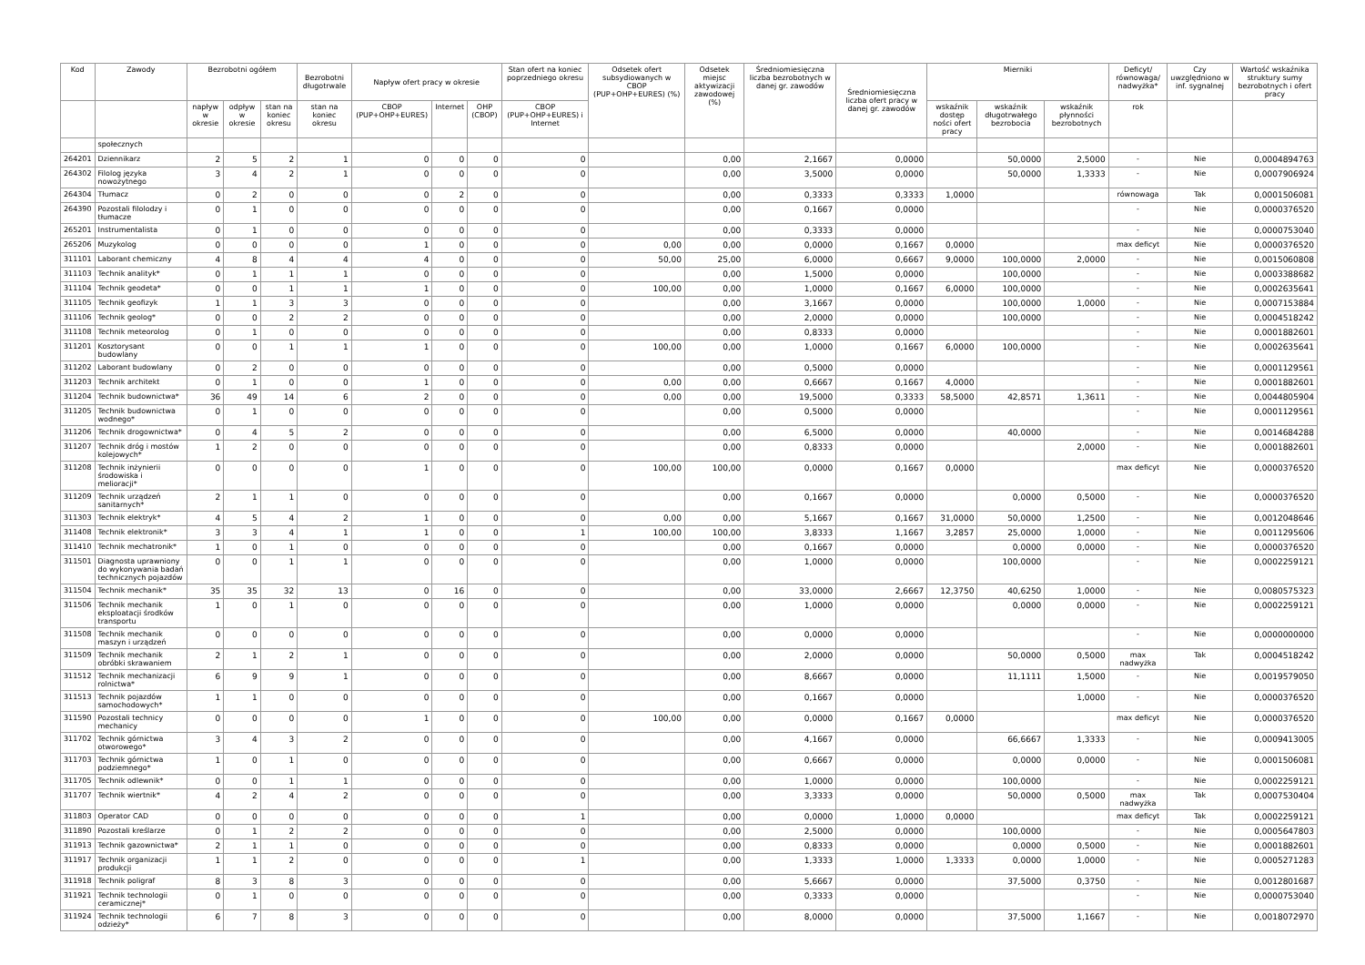| Kod | Zawody | Bezrobotni ogółem | | | Bezrobotni długotrwale | Napływ ofert pracy w okresie | | | Stan ofert na koniec poprzedniego okresu | Odsetek ofert subsydiowanych w CBOP (PUP+OHP+EURES) (%) | Odsetek miejsc aktywizacji zawodowej (%) | Średniomiesięczna liczba bezrobotnych w danej gr. zawodów | Średniomiesięczna liczba ofert pracy w danej gr. zawodów | Mierniki | | | Deficyt/ równowaga/ nadwyżka* | Czy uwzględniono w inf. sygnalnej | Wartość wskaźnika struktury sumy bezrobotnych i ofert pracy |
| --- | --- | --- | --- | --- | --- | --- | --- | --- | --- | --- | --- | --- | --- | --- | --- | --- | --- | --- | --- |
| | | napływ w okresie | odpływ w okresie | stan na koniec okresu | stan na koniec okresu | CBOP (PUP+OHP+EURES) | Internet | OHP (CBOP) | CBOP (PUP+OHP+EURES) i Internet | | | | | wskaźnik dostęp ności ofert pracy | wskaźnik długotrwałego bezrobocia | wskaźnik płynności bezrobotnych | rok | | |
| | społecznych | | | | | | | | | | | | | | | | | | |
| 264201 | Dziennikarz | 2 | 5 | 2 | 1 | 0 | 0 | 0 | 0 | | 0,00 | 2,1667 | 0,0000 | | 50,0000 | 2,5000 | - | Nie | 0,0004894763 |
| 264302 | Filolog języka nowożytnego | 3 | 4 | 2 | 1 | 0 | 0 | 0 | 0 | | 0,00 | 3,5000 | 0,0000 | | 50,0000 | 1,3333 | - | Nie | 0,0007906924 |
| 264304 | Tłumacz | 0 | 2 | 0 | 0 | 0 | 2 | 0 | 0 | | 0,00 | 0,3333 | 0,3333 | 1,0000 | | | równowaga | Tak | 0,0001506081 |
| 264390 | Pozostali filolodzy i tłumacze | 0 | 1 | 0 | 0 | 0 | 0 | 0 | 0 | | 0,00 | 0,1667 | 0,0000 | | | | - | Nie | 0,0000376520 |
| 265201 | Instrumentalista | 0 | 1 | 0 | 0 | 0 | 0 | 0 | 0 | | 0,00 | 0,3333 | 0,0000 | | | | - | Nie | 0,0000753040 |
| 265206 | Muzykolog | 0 | 0 | 0 | 0 | 1 | 0 | 0 | 0 | 0,00 | 0,00 | 0,0000 | 0,1667 | 0,0000 | | | max deficyt | Nie | 0,0000376520 |
| 311101 | Laborant chemiczny | 4 | 8 | 4 | 4 | 4 | 0 | 0 | 0 | 50,00 | 25,00 | 6,0000 | 0,6667 | 9,0000 | 100,0000 | 2,0000 | - | Nie | 0,0015060808 |
| 311103 | Technik analityk* | 0 | 1 | 1 | 1 | 0 | 0 | 0 | 0 | | 0,00 | 1,5000 | 0,0000 | | 100,0000 | | - | Nie | 0,0003388682 |
| 311104 | Technik geodeta* | 0 | 0 | 1 | 1 | 1 | 0 | 0 | 0 | 100,00 | 0,00 | 1,0000 | 0,1667 | 6,0000 | 100,0000 | | - | Nie | 0,0002635641 |
| 311105 | Technik geofizyk | 1 | 1 | 3 | 3 | 0 | 0 | 0 | 0 | | 0,00 | 3,1667 | 0,0000 | | 100,0000 | 1,0000 | - | Nie | 0,0007153884 |
| 311106 | Technik geolog* | 0 | 0 | 2 | 2 | 0 | 0 | 0 | 0 | | 0,00 | 2,0000 | 0,0000 | | 100,0000 | | - | Nie | 0,0004518242 |
| 311108 | Technik meteorolog | 0 | 1 | 0 | 0 | 0 | 0 | 0 | 0 | | 0,00 | 0,8333 | 0,0000 | | | | - | Nie | 0,0001882601 |
| 311201 | Kosztorysant budowlany | 0 | 0 | 1 | 1 | 1 | 0 | 0 | 0 | 100,00 | 0,00 | 1,0000 | 0,1667 | 6,0000 | 100,0000 | | - | Nie | 0,0002635641 |
| 311202 | Laborant budowlany | 0 | 2 | 0 | 0 | 0 | 0 | 0 | 0 | | 0,00 | 0,5000 | 0,0000 | | | | - | Nie | 0,0001129561 |
| 311203 | Technik architekt | 0 | 1 | 0 | 0 | 1 | 0 | 0 | 0 | 0,00 | 0,00 | 0,6667 | 0,1667 | 4,0000 | | | - | Nie | 0,0001882601 |
| 311204 | Technik budownictwa* | 36 | 49 | 14 | 6 | 2 | 0 | 0 | 0 | 0,00 | 0,00 | 19,5000 | 0,3333 | 58,5000 | 42,8571 | 1,3611 | - | Nie | 0,0044805904 |
| 311205 | Technik budownictwa wodnego* | 0 | 1 | 0 | 0 | 0 | 0 | 0 | 0 | | 0,00 | 0,5000 | 0,0000 | | | | - | Nie | 0,0001129561 |
| 311206 | Technik drogownictwa* | 0 | 4 | 5 | 2 | 0 | 0 | 0 | 0 | | 0,00 | 6,5000 | 0,0000 | | 40,0000 | | - | Nie | 0,0014684288 |
| 311207 | Technik dróg i mostów kolejowych* | 1 | 2 | 0 | 0 | 0 | 0 | 0 | 0 | | 0,00 | 0,8333 | 0,0000 | | | 2,0000 | - | Nie | 0,0001882601 |
| 311208 | Technik inżynierii środowiska i melioracji* | 0 | 0 | 0 | 0 | 1 | 0 | 0 | 0 | 100,00 | 100,00 | 0,0000 | 0,1667 | 0,0000 | | | max deficyt | Nie | 0,0000376520 |
| 311209 | Technik urządzeń sanitarnych* | 2 | 1 | 1 | 0 | 0 | 0 | 0 | 0 | | 0,00 | 0,1667 | 0,0000 | | 0,0000 | 0,5000 | - | Nie | 0,0000376520 |
| 311303 | Technik elektryk* | 4 | 5 | 4 | 2 | 1 | 0 | 0 | 0 | 0,00 | 0,00 | 5,1667 | 0,1667 | 31,0000 | 50,0000 | 1,2500 | - | Nie | 0,0012048646 |
| 311408 | Technik elektronik* | 3 | 3 | 4 | 1 | 1 | 0 | 0 | 1 | 100,00 | 100,00 | 3,8333 | 1,1667 | 3,2857 | 25,0000 | 1,0000 | - | Nie | 0,0011295606 |
| 311410 | Technik mechatronik* | 1 | 0 | 1 | 0 | 0 | 0 | 0 | 0 | | 0,00 | 0,1667 | 0,0000 | | 0,0000 | 0,0000 | - | Nie | 0,0000376520 |
| 311501 | Diagnosta uprawniony do wykonywania badań technicznych pojazdów | 0 | 0 | 1 | 1 | 0 | 0 | 0 | 0 | | 0,00 | 1,0000 | 0,0000 | | 100,0000 | | - | Nie | 0,0002259121 |
| 311504 | Technik mechanik* | 35 | 35 | 32 | 13 | 0 | 16 | 0 | 0 | | 0,00 | 33,0000 | 2,6667 | 12,3750 | 40,6250 | 1,0000 | - | Nie | 0,0080575323 |
| 311506 | Technik mechanik eksploatacji środków transportu | 1 | 0 | 1 | 0 | 0 | 0 | 0 | 0 | | 0,00 | 1,0000 | 0,0000 | | 0,0000 | 0,0000 | - | Nie | 0,0002259121 |
| 311508 | Technik mechanik maszyn i urządzeń | 0 | 0 | 0 | 0 | 0 | 0 | 0 | 0 | | 0,00 | 0,0000 | 0,0000 | | | | - | Nie | 0,0000000000 |
| 311509 | Technik mechanik obróbki skrawaniem | 2 | 1 | 2 | 1 | 0 | 0 | 0 | 0 | | 0,00 | 2,0000 | 0,0000 | | 50,0000 | 0,5000 | max nadwyżka | Tak | 0,0004518242 |
| 311512 | Technik mechanizacji rolnictwa* | 6 | 9 | 9 | 1 | 0 | 0 | 0 | 0 | | 0,00 | 8,6667 | 0,0000 | | 11,1111 | 1,5000 | - | Nie | 0,0019579050 |
| 311513 | Technik pojazdów samochodowych* | 1 | 1 | 0 | 0 | 0 | 0 | 0 | 0 | | 0,00 | 0,1667 | 0,0000 | | | 1,0000 | - | Nie | 0,0000376520 |
| 311590 | Pozostali technicy mechanicy | 0 | 0 | 0 | 0 | 1 | 0 | 0 | 0 | 100,00 | 0,00 | 0,0000 | 0,1667 | 0,0000 | | | max deficyt | Nie | 0,0000376520 |
| 311702 | Technik górnictwa otworowego* | 3 | 4 | 3 | 2 | 0 | 0 | 0 | 0 | | 0,00 | 4,1667 | 0,0000 | | 66,6667 | 1,3333 | - | Nie | 0,0009413005 |
| 311703 | Technik górnictwa podziemnego* | 1 | 0 | 1 | 0 | 0 | 0 | 0 | 0 | | 0,00 | 0,6667 | 0,0000 | | 0,0000 | 0,0000 | - | Nie | 0,0001506081 |
| 311705 | Technik odlewnik* | 0 | 0 | 1 | 1 | 0 | 0 | 0 | 0 | | 0,00 | 1,0000 | 0,0000 | | 100,0000 | | - | Nie | 0,0002259121 |
| 311707 | Technik wiertnik* | 4 | 2 | 4 | 2 | 0 | 0 | 0 | 0 | | 0,00 | 3,3333 | 0,0000 | | 50,0000 | 0,5000 | max nadwyżka | Tak | 0,0007530404 |
| 311803 | Operator CAD | 0 | 0 | 0 | 0 | 0 | 0 | 0 | 1 | | 0,00 | 0,0000 | 1,0000 | 0,0000 | | | max deficyt | Tak | 0,0002259121 |
| 311890 | Pozostali kreślarze | 0 | 1 | 2 | 2 | 0 | 0 | 0 | 0 | | 0,00 | 2,5000 | 0,0000 | | 100,0000 | | - | Nie | 0,0005647803 |
| 311913 | Technik gazownictwa* | 2 | 1 | 1 | 0 | 0 | 0 | 0 | 0 | | 0,00 | 0,8333 | 0,0000 | | 0,0000 | 0,5000 | - | Nie | 0,0001882601 |
| 311917 | Technik organizacji produkcji | 1 | 1 | 2 | 0 | 0 | 0 | 0 | 1 | | 0,00 | 1,3333 | 1,0000 | 1,3333 | 0,0000 | 1,0000 | - | Nie | 0,0005271283 |
| 311918 | Technik poligraf | 8 | 3 | 8 | 3 | 0 | 0 | 0 | 0 | | 0,00 | 5,6667 | 0,0000 | | 37,5000 | 0,3750 | - | Nie | 0,0012801687 |
| 311921 | Technik technologii ceramicznej* | 0 | 1 | 0 | 0 | 0 | 0 | 0 | 0 | | 0,00 | 0,3333 | 0,0000 | | | | - | Nie | 0,0000753040 |
| 311924 | Technik technologii odzieży* | 6 | 7 | 8 | 3 | 0 | 0 | 0 | 0 | | 0,00 | 8,0000 | 0,0000 | | 37,5000 | 1,1667 | - | Nie | 0,0018072970 |